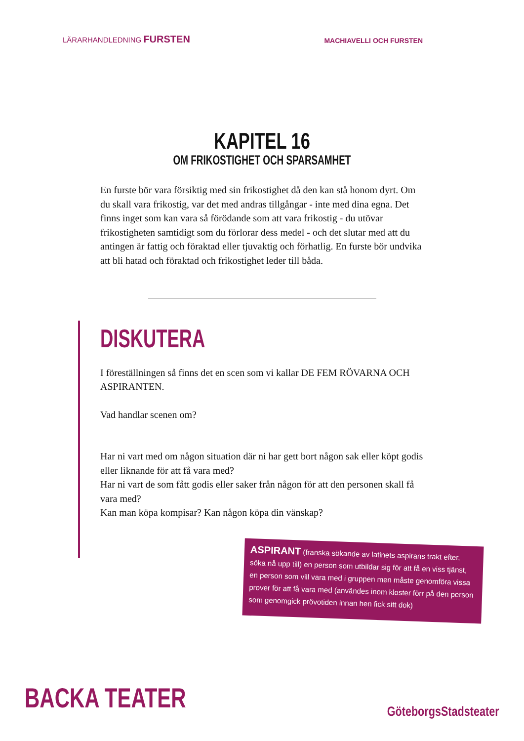LÄRARHANDLEDNING FURSTEN
MACHIAVELLI OCH FURSTEN
KAPITEL 16
OM FRIKOSTIGHET OCH SPARSAMHET
En furste bör vara försiktig med sin frikostighet då den kan stå honom dyrt. Om du skall vara frikostig, var det med andras tillgångar - inte med dina egna. Det finns inget som kan vara så förödande som att vara frikostig - du utövar frikostigheten samtidigt som du förlorar dess medel - och det slutar med att du antingen är fattig och föraktad eller tjuvaktig och förhatlig. En furste bör undvika att bli hatad och föraktad och frikostighet leder till båda.
DISKUTERA
I föreställningen så finns det en scen som vi kallar DE FEM RÖVARNA OCH ASPIRANTEN.
Vad handlar scenen om?
Har ni vart med om någon situation där ni har gett bort någon sak eller köpt godis eller liknande för att få vara med?
Har ni vart de som fått godis eller saker från någon för att den personen skall få vara med?
Kan man köpa kompisar? Kan någon köpa din vänskap?
ASPIRANT (franska sökande av latinets aspirans trakt efter, söka nå upp till) en person som utbildar sig för att få en viss tjänst, en person som vill vara med i gruppen men måste genomföra vissa prover för att få vara med (användes inom kloster förr på den person som genomgick prövotiden innan hen fick sitt dok)
BACKA TEATER GöteborgsStadsteater